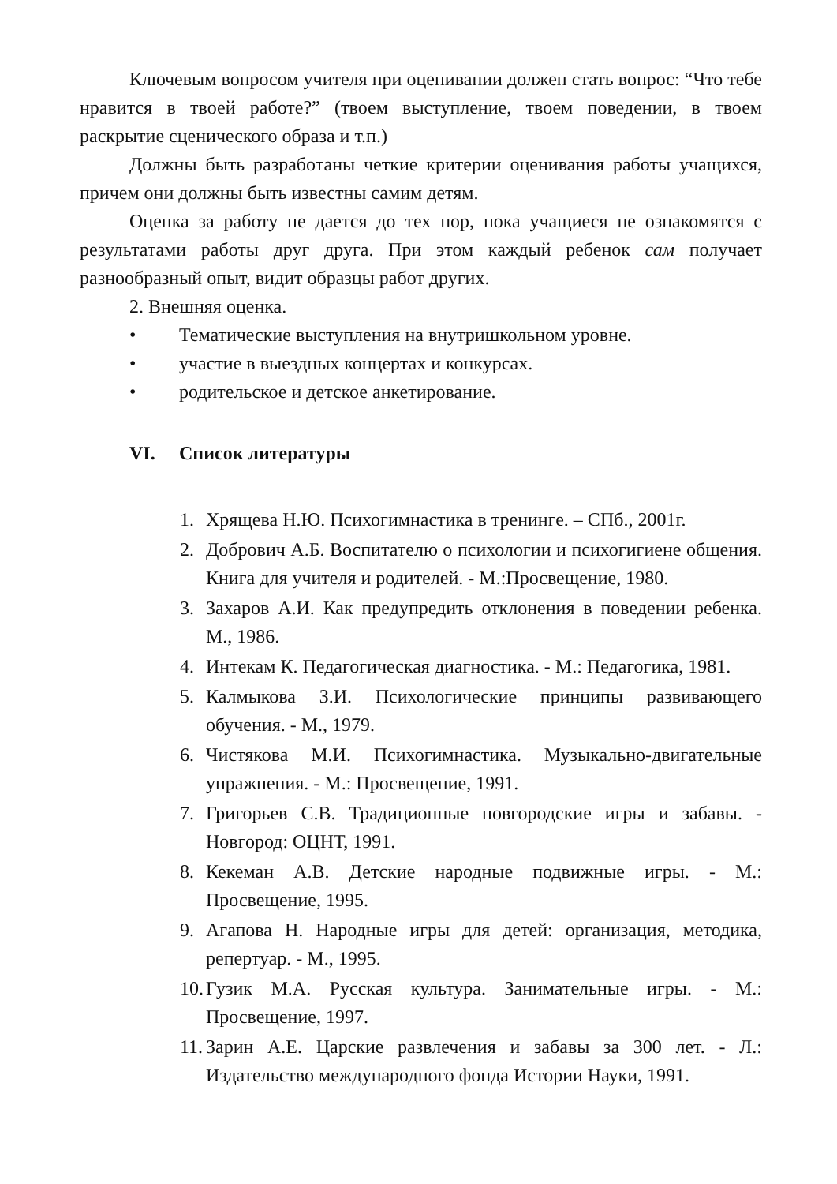Ключевым вопросом учителя при оценивании должен стать вопрос: “Что тебе нравится в твоей работе?” (твоем выступление, твоем поведении, в твоем раскрытие сценического образа и т.п.)
Должны быть разработаны четкие критерии оценивания работы учащихся, причем они должны быть известны самим детям.
Оценка за работу не дается до тех пор, пока учащиеся не ознакомятся с результатами работы друг друга. При этом каждый ребенок сам получает разнообразный опыт, видит образцы работ других.
2. Внешняя оценка.
• Тематические выступления на внутришкольном уровне.
• участие в выездных концертах и конкурсах.
• родительское и детское анкетирование.
VI. Список литературы
1. Хрящева Н.Ю. Психогимнастика в тренинге. – СПб., 2001г.
2. Добрович А.Б. Воспитателю о психологии и психогигиене общения. Книга для учителя и родителей. - М.:Просвещение, 1980.
3. Захаров А.И. Как предупредить отклонения в поведении ребенка. М., 1986.
4. Интекам К. Педагогическая диагностика. - М.: Педагогика, 1981.
5. Калмыкова З.И. Психологические принципы развивающего обучения. - М., 1979.
6. Чистякова М.И. Психогимнастика. Музыкально-двигательные упражнения. - М.: Просвещение, 1991.
7. Григорьев С.В. Традиционные новгородские игры и забавы. - Новгород: ОЦНТ, 1991.
8. Кекеман А.В. Детские народные подвижные игры. - М.: Просвещение, 1995.
9. Агапова Н. Народные игры для детей: организация, методика, репертуар. - М., 1995.
10. Гузик М.А. Русская культура. Занимательные игры. - М.: Просвещение, 1997.
11. Зарин А.Е. Царские развлечения и забавы за 300 лет. - Л.: Издательство международного фонда Истории Науки, 1991.